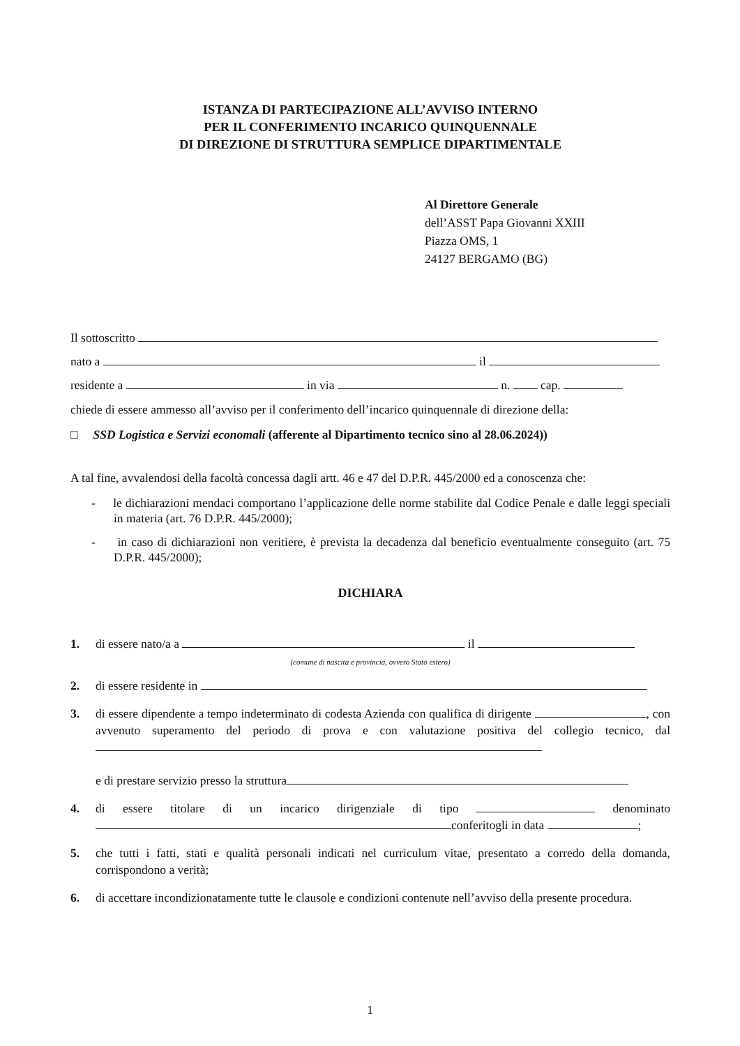ISTANZA DI PARTECIPAZIONE ALL’AVVISO INTERNO
PER IL CONFERIMENTO INCARICO QUINQUENNALE
DI DIREZIONE DI STRUTTURA SEMPLICE DIPARTIMENTALE
Al Direttore Generale
dell’ASST Papa Giovanni XXIII
Piazza OMS, 1
24127 BERGAMO (BG)
Il sottoscritto
nato a il
residente a in via n. cap.
chiede di essere ammesso all’avviso per il conferimento dell’incarico quinquennale di direzione della:
□ SSD Logistica e Servizi economali (afferente al Dipartimento tecnico sino al 28.06.2024))
A tal fine, avvalendosi della facoltà concessa dagli artt. 46 e 47 del D.P.R. 445/2000 ed a conoscenza che:
- le dichiarazioni mendaci comportano l’applicazione delle norme stabilite dal Codice Penale e dalle leggi speciali in materia (art. 76 D.P.R. 445/2000);
- in caso di dichiarazioni non veritiere, è prevista la decadenza dal beneficio eventualmente conseguito (art. 75 D.P.R. 445/2000);
DICHIARA
1. di essere nato/a a il
(comune di nascita e provincia, ovvero Stato estero)
2. di essere residente in
3. di essere dipendente a tempo indeterminato di codesta Azienda con qualifica di dirigente , con avvenuto superamento del periodo di prova e con valutazione positiva del collegio tecnico, dal
e di prestare servizio presso la struttura
4. di essere titolare di un incarico dirigenziale di tipo denominato conferitogli in data ;
5. che tutti i fatti, stati e qualità personali indicati nel curriculum vitae, presentato a corredo della domanda, corrispondono a verità;
6. di accettare incondizionatamente tutte le clausole e condizioni contenute nell’avviso della presente procedura.
1